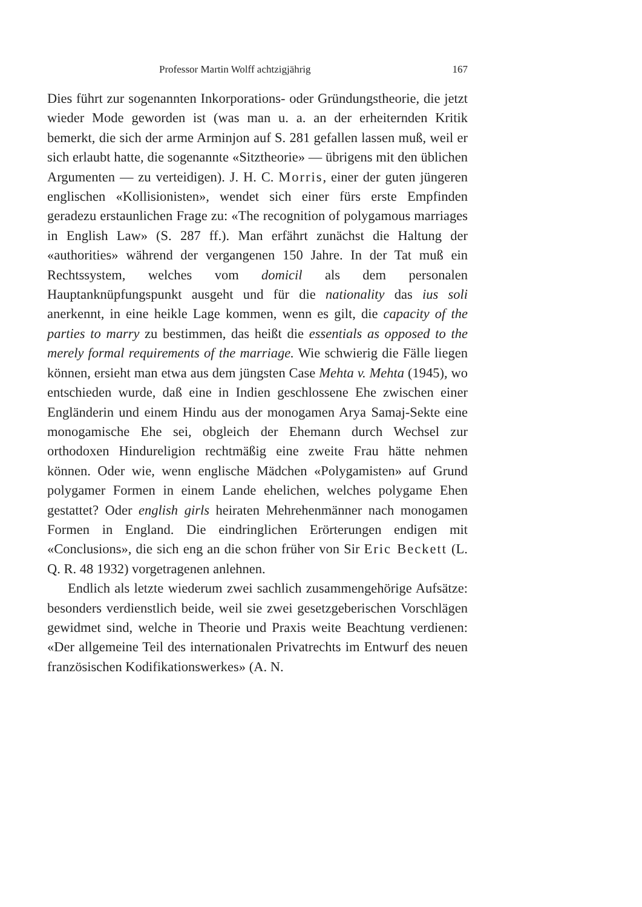Professor Martin Wolff achtzigjährig 167
Dies führt zur sogenannten Inkorporations- oder Gründungstheorie, die jetzt wieder Mode geworden ist (was man u. a. an der erheiternden Kritik bemerkt, die sich der arme Arminjon auf S. 281 gefallen lassen muß, weil er sich erlaubt hatte, die sogenannte «Sitztheorie» — übrigens mit den üblichen Argumenten — zu verteidigen). J. H. C. Morris, einer der guten jüngeren englischen «Kollisionisten», wendet sich einer fürs erste Empfinden geradezu erstaunlichen Frage zu: «The recognition of polygamous marriages in English Law» (S. 287 ff.). Man erfährt zunächst die Haltung der «authorities» während der vergangenen 150 Jahre. In der Tat muß ein Rechtssystem, welches vom domicil als dem personalen Hauptanknüpfungspunkt ausgeht und für die nationality das ius soli anerkennt, in eine heikle Lage kommen, wenn es gilt, die capacity of the parties to marry zu bestimmen, das heißt die essentials as opposed to the merely formal requirements of the marriage. Wie schwierig die Fälle liegen können, ersieht man etwa aus dem jüngsten Case Mehta v. Mehta (1945), wo entschieden wurde, daß eine in Indien geschlossene Ehe zwischen einer Engländerin und einem Hindu aus der monogamen Arya Samaj-Sekte eine monogamische Ehe sei, obgleich der Ehemann durch Wechsel zur orthodoxen Hindureligion rechtmäßig eine zweite Frau hätte nehmen können. Oder wie, wenn englische Mädchen «Polygamisten» auf Grund polygamer Formen in einem Lande ehelichen, welches polygame Ehen gestattet? Oder english girls heiraten Mehrehenmänner nach monogamen Formen in England. Die eindringlichen Erörterungen endigen mit «Conclusions», die sich eng an die schon früher von Sir Eric Beckett (L. Q. R. 48 1932) vorgetragenen anlehnen.
Endlich als letzte wiederum zwei sachlich zusammengehörige Aufsätze: besonders verdienstlich beide, weil sie zwei gesetzgeberischen Vorschlägen gewidmet sind, welche in Theorie und Praxis weite Beachtung verdienen: «Der allgemeine Teil des internationalen Privatrechts im Entwurf des neuen französischen Kodifikationswerkes» (A. N.